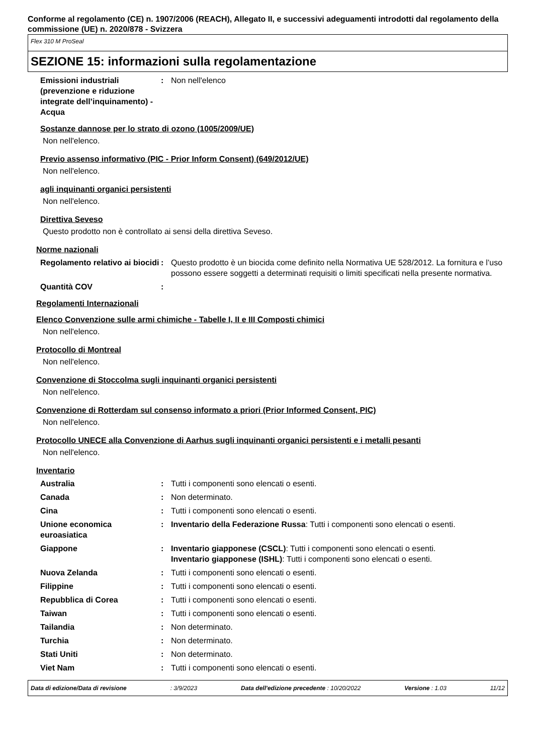Conforme al regolamento (CE) n. 1907/2006 (REACH), Allegato II, e successivi adeguamenti introdotti dal regolamento della commissione (UE) n. 2020/878 - Svizzera
Flex 310 M ProSeal
SEZIONE 15: informazioni sulla regolamentazione
Emissioni industriali (prevenzione e riduzione integrate dell’inquinamento) - Acqua
: Non nell'elenco
Sostanze dannose per lo strato di ozono (1005/2009/UE)
Non nell'elenco.
Previo assenso informativo (PIC - Prior Inform Consent) (649/2012/UE)
Non nell'elenco.
agli inquinanti organici persistenti
Non nell'elenco.
Direttiva Seveso
Questo prodotto non è controllato ai sensi della direttiva Seveso.
Norme nazionali
Regolamento relativo ai biocidi
: Questo prodotto è un biocida come definito nella Normativa UE 528/2012. La fornitura e l’uso possono essere soggetti a determinati requisiti o limiti specificati nella presente normativa.
Quantità COV :
Regolamenti Internazionali
Elenco Convenzione sulle armi chimiche - Tabelle I, II e III Composti chimici
Non nell'elenco.
Protocollo di Montreal
Non nell'elenco.
Convenzione di Stoccolma sugli inquinanti organici persistenti
Non nell'elenco.
Convenzione di Rotterdam sul consenso informato a priori (Prior Informed Consent, PIC)
Non nell'elenco.
Protocollo UNECE alla Convenzione di Aarhus sugli inquinanti organici persistenti e i metalli pesanti
Non nell'elenco.
Inventario
Australia : Tutti i componenti sono elencati o esenti.
Canada : Non determinato.
Cina : Tutti i componenti sono elencati o esenti.
Unione economica euroasiatica
: Inventario della Federazione Russa: Tutti i componenti sono elencati o esenti.
Giappone : Inventario giapponese (CSCL): Tutti i componenti sono elencati o esenti.
Inventario giapponese (ISHL): Tutti i componenti sono elencati o esenti.
Nuova Zelanda : Tutti i componenti sono elencati o esenti.
Filippine : Tutti i componenti sono elencati o esenti.
Repubblica di Corea : Tutti i componenti sono elencati o esenti.
Taiwan : Tutti i componenti sono elencati o esenti.
Tailandia : Non determinato.
Turchia : Non determinato.
Stati Uniti : Non determinato.
Viet Nam : Tutti i componenti sono elencati o esenti.
Data di edizione/Data di revisione: 3/9/2023 Data dell'edizione precedente : 10/20/2022 Versione : 1.03 11/12